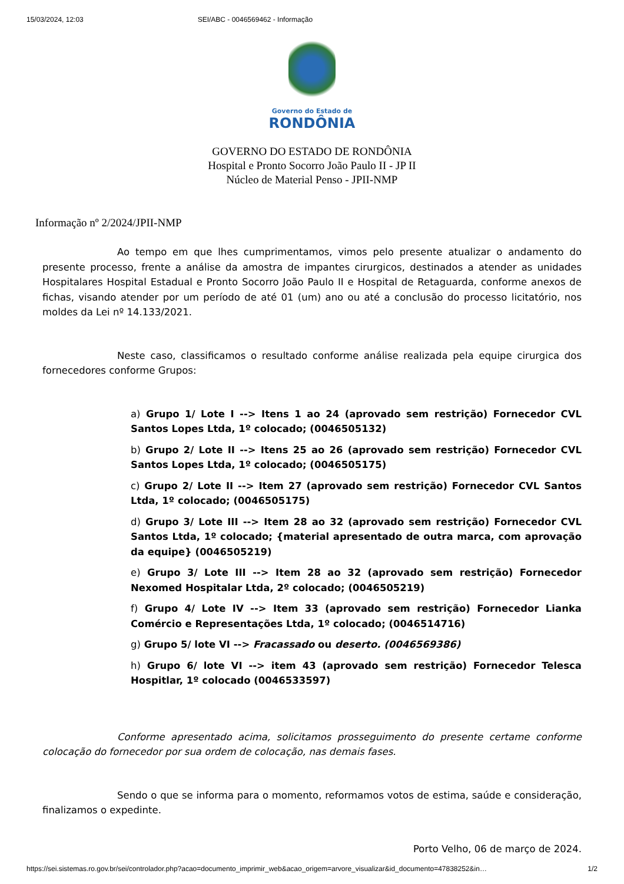15/03/2024, 12:03 SEI/ABC - 0046569462 - Informação
Governo do Estado de
RONDÔNIA
GOVERNO DO ESTADO DE RONDÔNIA
Hospital e Pronto Socorro João Paulo II - JP II
Núcleo de Material Penso - JPII-NMP
Informação nº 2/2024/JPII-NMP
Ao tempo em que lhes cumprimentamos, vimos pelo presente atualizar o andamento do presente processo, frente a análise da amostra de impantes cirurgicos, destinados a atender as unidades Hospitalares Hospital Estadual e Pronto Socorro João Paulo II e Hospital de Retaguarda, conforme anexos de fichas, visando atender por um período de até 01 (um) ano ou até a conclusão do processo licitatório, nos moldes da Lei nº 14.133/2021.
Neste caso, classificamos o resultado conforme análise realizada pela equipe cirurgica dos fornecedores conforme Grupos:
a) Grupo 1/ Lote I --> Itens 1 ao 24 (aprovado sem restrição) Fornecedor CVL Santos Lopes Ltda, 1º colocado; (0046505132)
b) Grupo 2/ Lote II --> Itens 25 ao 26 (aprovado sem restrição) Fornecedor CVL Santos Lopes Ltda, 1º colocado; (0046505175)
c) Grupo 2/ Lote II --> Item 27 (aprovado sem restrição) Fornecedor CVL Santos Ltda, 1º colocado; (0046505175)
d) Grupo 3/ Lote III --> Item 28 ao 32 (aprovado sem restrição) Fornecedor CVL Santos Ltda, 1º colocado; {material apresentado de outra marca, com aprovação da equipe} (0046505219)
e) Grupo 3/ Lote III --> Item 28 ao 32 (aprovado sem restrição) Fornecedor Nexomed Hospitalar Ltda, 2º colocado; (0046505219)
f) Grupo 4/ Lote IV --> Item 33 (aprovado sem restrição) Fornecedor Lianka Comércio e Representações Ltda, 1º colocado; (0046514716)
g) Grupo 5/ lote VI --> Fracassado ou deserto. (0046569386)
h) Grupo 6/ lote VI --> item 43 (aprovado sem restrição) Fornecedor Telesca Hospitlar, 1º colocado (0046533597)
Conforme apresentado acima, solicitamos prosseguimento do presente certame conforme colocação do fornecedor por sua ordem de colocação, nas demais fases.
Sendo o que se informa para o momento, reformamos votos de estima, saúde e consideração, finalizamos o expedinte.
Porto Velho, 06 de março de 2024.
https://sei.sistemas.ro.gov.br/sei/controlador.php?acao=documento_imprimir_web&acao_origem=arvore_visualizar&id_documento=47838252&in… 1/2